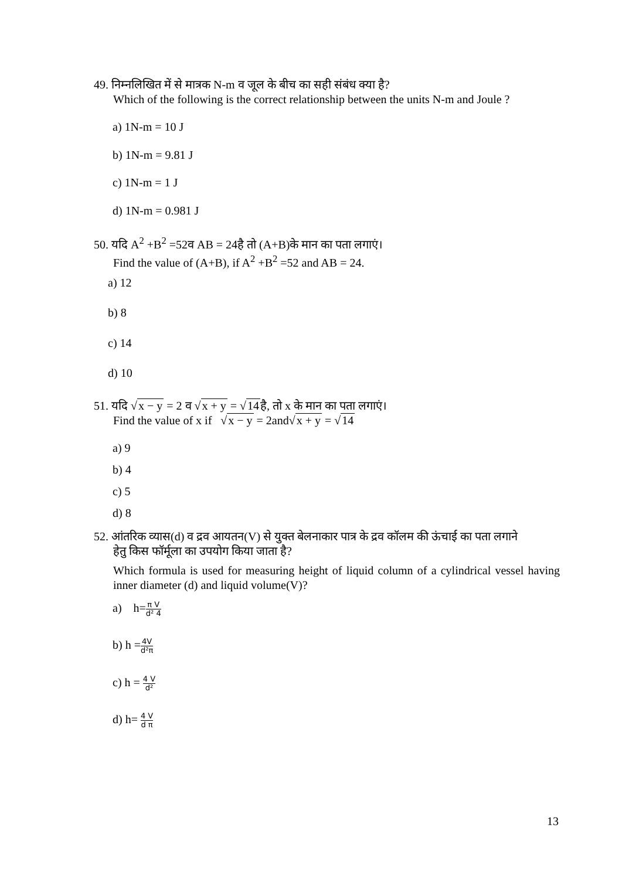49. निम्नलिखित में से मात्रक N-m व जूल के बीच का सही संबंध क्या है?
Which of the following is the correct relationship between the units N-m and Joule ?
a) 1N-m = 10 J
b) 1N-m = 9.81 J
c) 1N-m = 1 J
d) 1N-m = 0.981 J
50. यदि A<sup>2</sup> +B<sup>2</sup> =52व AB = 24है तो (A+B)के मान का पता लगाएं।
Find the value of (A+B), if A<sup>2</sup> +B<sup>2</sup> =52 and AB = 24.
a) 12
b) 8
c) 14
d) 10
51. यदि √x − y = 2 व √x + y = √14है, तो x के मान का पता लगाएं।
Find the value of x if √x − y = 2and√x + y = √14
a) 9
b) 4
c) 5
d) 8
52. आंतरिक व्यास(d) व द्रव आयतन(V) से युक्त बेलनाकार पात्र के द्रव कॉलम की ऊंचाई का पता लगाने
हेतु किस फॉर्मूला का उपयोग किया जाता है?
Which formula is used for measuring height of liquid column of a cylindrical vessel having inner diameter (d) and liquid volume(V)?
a) h=π V d² 4
b) h =4V d²π
c) h = 4 V d²
d) h= 4 V d π
13